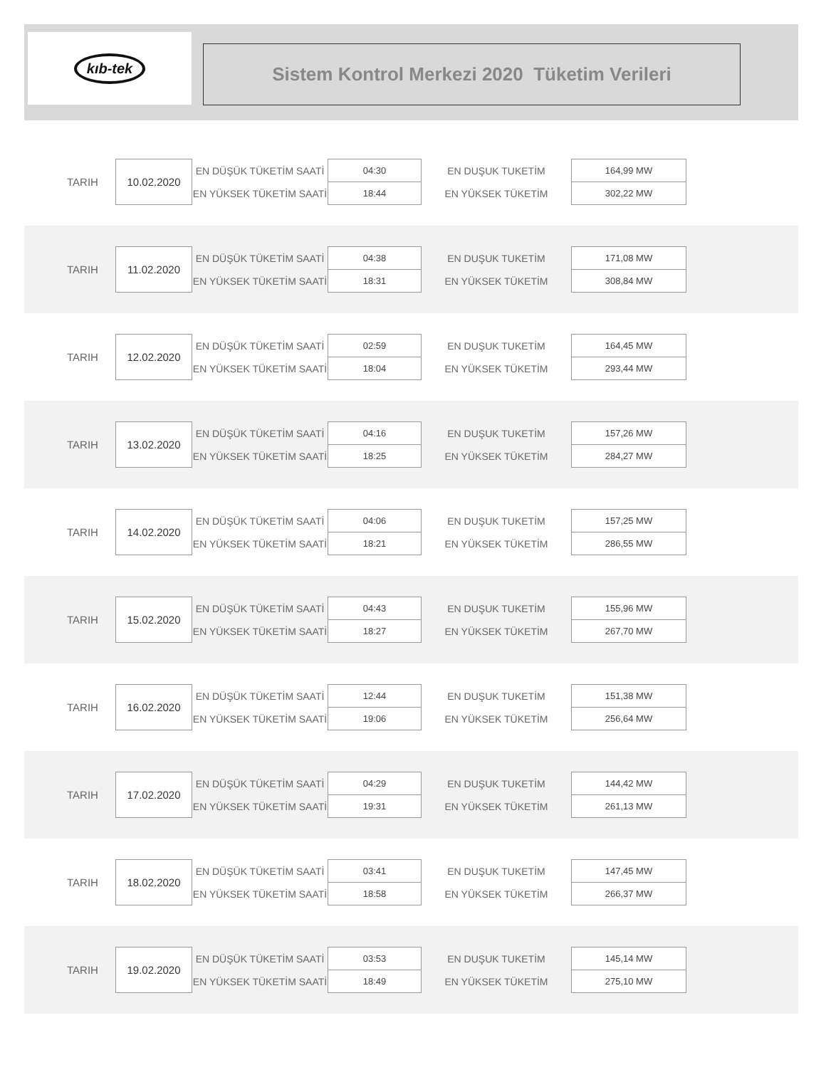kıb-tek
Sistem Kontrol Merkezi 2020 Tüketim Verileri
| TARIH | 10.02.2020 | EN DÜŞÜK TÜKETİM SAATİ | 04:30 | EN DUŞUK TUKETİM | 164,99 MW |
| | | EN YÜKSEK TÜKETİM SAATİ | 18:44 | EN YÜKSEK TÜKETİM | 302,22 MW |
| TARIH | 11.02.2020 | EN DÜŞÜK TÜKETİM SAATİ | 04:38 | EN DUŞUK TUKETİM | 171,08 MW |
| | | EN YÜKSEK TÜKETİM SAATİ | 18:31 | EN YÜKSEK TÜKETİM | 308,84 MW |
| TARIH | 12.02.2020 | EN DÜŞÜK TÜKETİM SAATİ | 02:59 | EN DUŞUK TUKETİM | 164,45 MW |
| | | EN YÜKSEK TÜKETİM SAATİ | 18:04 | EN YÜKSEK TÜKETİM | 293,44 MW |
| TARIH | 13.02.2020 | EN DÜŞÜK TÜKETİM SAATİ | 04:16 | EN DUŞUK TUKETİM | 157,26 MW |
| | | EN YÜKSEK TÜKETİM SAATİ | 18:25 | EN YÜKSEK TÜKETİM | 284,27 MW |
| TARIH | 14.02.2020 | EN DÜŞÜK TÜKETİM SAATİ | 04:06 | EN DUŞUK TUKETİM | 157,25 MW |
| | | EN YÜKSEK TÜKETİM SAATİ | 18:21 | EN YÜKSEK TÜKETİM | 286,55 MW |
| TARIH | 15.02.2020 | EN DÜŞÜK TÜKETİM SAATİ | 04:43 | EN DUŞUK TUKETİM | 155,96 MW |
| | | EN YÜKSEK TÜKETİM SAATİ | 18:27 | EN YÜKSEK TÜKETİM | 267,70 MW |
| TARIH | 16.02.2020 | EN DÜŞÜK TÜKETİM SAATİ | 12:44 | EN DUŞUK TUKETİM | 151,38 MW |
| | | EN YÜKSEK TÜKETİM SAATİ | 19:06 | EN YÜKSEK TÜKETİM | 256,64 MW |
| TARIH | 17.02.2020 | EN DÜŞÜK TÜKETİM SAATİ | 04:29 | EN DUŞUK TUKETİM | 144,42 MW |
| | | EN YÜKSEK TÜKETİM SAATİ | 19:31 | EN YÜKSEK TÜKETİM | 261,13 MW |
| TARIH | 18.02.2020 | EN DÜŞÜK TÜKETİM SAATİ | 03:41 | EN DUŞUK TUKETİM | 147,45 MW |
| | | EN YÜKSEK TÜKETİM SAATİ | 18:58 | EN YÜKSEK TÜKETİM | 266,37 MW |
| TARIH | 19.02.2020 | EN DÜŞÜK TÜKETİM SAATİ | 03:53 | EN DUŞUK TUKETİM | 145,14 MW |
| | | EN YÜKSEK TÜKETİM SAATİ | 18:49 | EN YÜKSEK TÜKETİM | 275,10 MW |